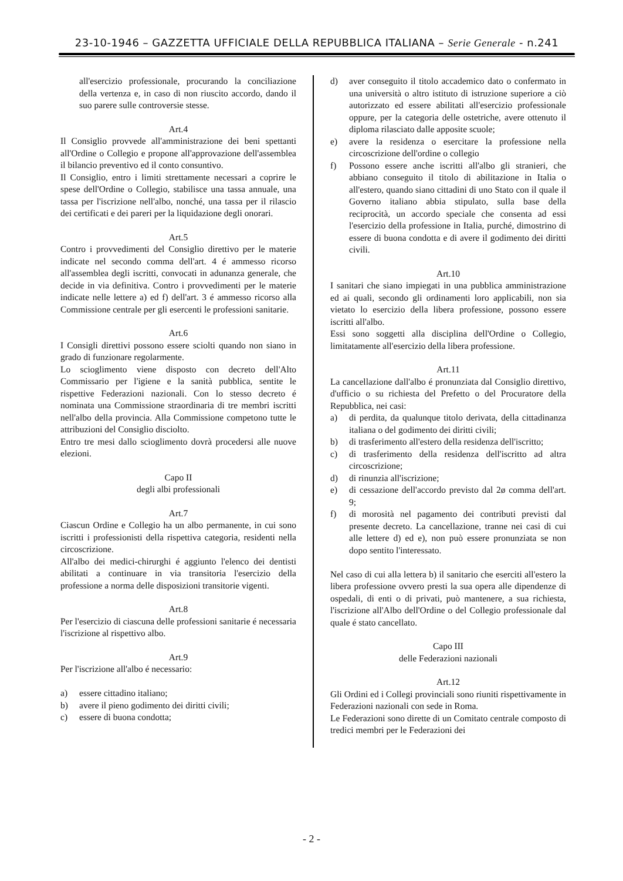23-10-1946 – GAZZETTA UFFICIALE DELLA REPUBBLICA ITALIANA – Serie Generale - n.241
all'esercizio professionale, procurando la conciliazione della vertenza e, in caso di non riuscito accordo, dando il suo parere sulle controversie stesse.
Art.4
Il Consiglio provvede all'amministrazione dei beni spettanti all'Ordine o Collegio e propone all'approvazione dell'assemblea il bilancio preventivo ed il conto consuntivo.
Il Consiglio, entro i limiti strettamente necessari a coprire le spese dell'Ordine o Collegio, stabilisce una tassa annuale, una tassa per l'iscrizione nell'albo, nonché, una tassa per il rilascio dei certificati e dei pareri per la liquidazione degli onorari.
Art.5
Contro i provvedimenti del Consiglio direttivo per le materie indicate nel secondo comma dell'art. 4 é ammesso ricorso all'assemblea degli iscritti, convocati in adunanza generale, che decide in via definitiva. Contro i provvedimenti per le materie indicate nelle lettere a) ed f) dell'art. 3 é ammesso ricorso alla Commissione centrale per gli esercenti le professioni sanitarie.
Art.6
I Consigli direttivi possono essere sciolti quando non siano in grado di funzionare regolarmente.
Lo scioglimento viene disposto con decreto dell'Alto Commissario per l'igiene e la sanità pubblica, sentite le rispettive Federazioni nazionali. Con lo stesso decreto é nominata una Commissione straordinaria di tre membri iscritti nell'albo della provincia. Alla Commissione competono tutte le attribuzioni del Consiglio disciolto.
Entro tre mesi dallo scioglimento dovrà procedersi alle nuove elezioni.
Capo II
degli albi professionali
Art.7
Ciascun Ordine e Collegio ha un albo permanente, in cui sono iscritti i professionisti della rispettiva categoria, residenti nella circoscrizione.
All'albo dei medici-chirurghi é aggiunto l'elenco dei dentisti abilitati a continuare in via transitoria l'esercizio della professione a norma delle disposizioni transitorie vigenti.
Art.8
Per l'esercizio di ciascuna delle professioni sanitarie é necessaria l'iscrizione al rispettivo albo.
Art.9
Per l'iscrizione all'albo é necessario:
a) essere cittadino italiano;
b) avere il pieno godimento dei diritti civili;
c) essere di buona condotta;
d) aver conseguito il titolo accademico dato o confermato in una università o altro istituto di istruzione superiore a ciò autorizzato ed essere abilitati all'esercizio professionale oppure, per la categoria delle ostetriche, avere ottenuto il diploma rilasciato dalle apposite scuole;
e) avere la residenza o esercitare la professione nella circoscrizione dell'ordine o collegio
f) Possono essere anche iscritti all'albo gli stranieri, che abbiano conseguito il titolo di abilitazione in Italia o all'estero, quando siano cittadini di uno Stato con il quale il Governo italiano abbia stipulato, sulla base della reciprocità, un accordo speciale che consenta ad essi l'esercizio della professione in Italia, purché, dimostrino di essere di buona condotta e di avere il godimento dei diritti civili.
Art.10
I sanitari che siano impiegati in una pubblica amministrazione ed ai quali, secondo gli ordinamenti loro applicabili, non sia vietato lo esercizio della libera professione, possono essere iscritti all'albo.
Essi sono soggetti alla disciplina dell'Ordine o Collegio, limitatamente all'esercizio della libera professione.
Art.11
La cancellazione dall'albo é pronunziata dal Consiglio direttivo, d'ufficio o su richiesta del Prefetto o del Procuratore della Repubblica, nei casi:
a) di perdita, da qualunque titolo derivata, della cittadinanza italiana o del godimento dei diritti civili;
b) di trasferimento all'estero della residenza dell'iscritto;
c) di trasferimento della residenza dell'iscritto ad altra circoscrizione;
d) di rinunzia all'iscrizione;
e) di cessazione dell'accordo previsto dal 2ø comma dell'art. 9;
f) di morosità nel pagamento dei contributi previsti dal presente decreto. La cancellazione, tranne nei casi di cui alle lettere d) ed e), non può essere pronunziata se non dopo sentito l'interessato.
Nel caso di cui alla lettera b) il sanitario che eserciti all'estero la libera professione ovvero presti la sua opera alle dipendenze di ospedali, di enti o di privati, può mantenere, a sua richiesta, l'iscrizione all'Albo dell'Ordine o del Collegio professionale dal quale é stato cancellato.
Capo III
delle Federazioni nazionali
Art.12
Gli Ordini ed i Collegi provinciali sono riuniti rispettivamente in Federazioni nazionali con sede in Roma.
Le Federazioni sono dirette di un Comitato centrale composto di tredici membri per le Federazioni dei
- 2 -